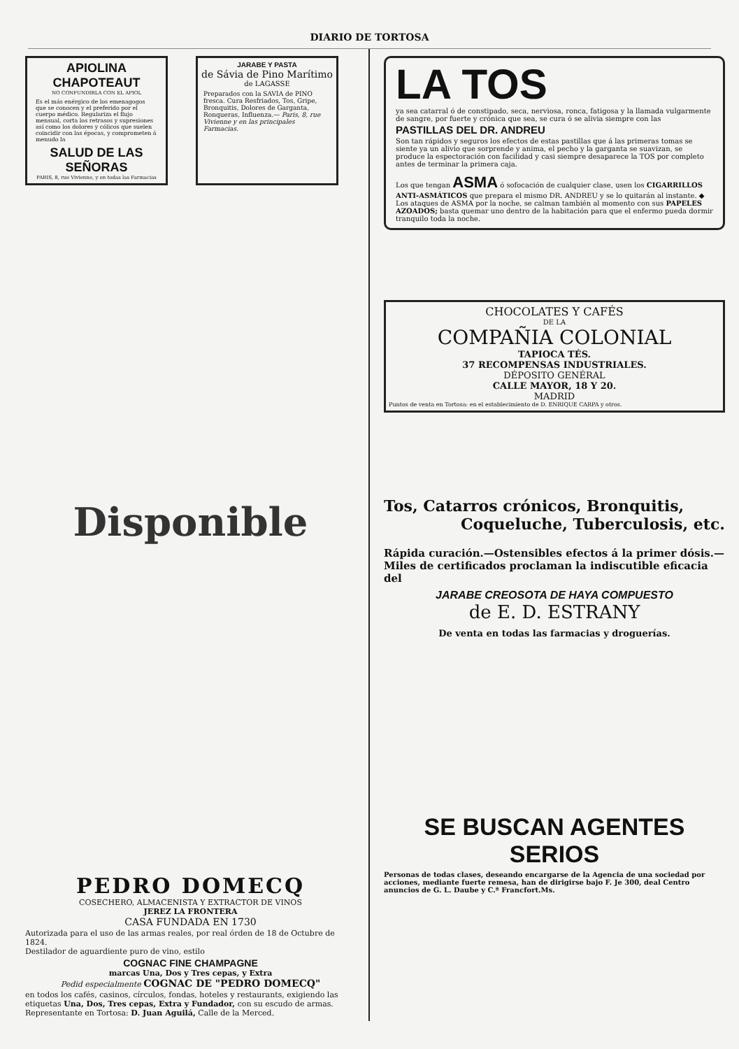DIARIO DE TORTOSA
APIOLINA CHAPOTEAUT
NO CONFUNDIRLA CON EL APIOL
Es el más enérgico de los emenagogos que se conocen y el preferido por el cuerpo médico. Regulariza el flujo mensual, corta los retrasos y supresiones así como los dolores y cólicos que suelen coincidir con las épocas, y comprometen á menudo la
SALUD DE LAS SEÑORAS
PARIS, 8, rue Vivienne, y en todas las Farmacias
JARABE Y PASTA
de Sávia de Pino Marítimo
de LAGASSE
Preparados con la SAVIA de PINO fresca. Cura Resfriados, Tos, Gripe, Bronquitis, Dolores de Garganta, Ronqueras, Influenza.— Paris, 8, rue Vivienne y en las principales Farmacias.
Disponible
PEDRO DOMECQ
COSECHERO, ALMACENISTA Y EXTRACTOR DE VINOS
JEREZ LA FRONTERA
CASA FUNDADA EN 1730
Autorizada para el uso de las armas reales, por real órden de 18 de Octubre de 1824.
Destilador de aguardiente puro de vino, estilo
COGNAC FINE CHAMPAGNE
marcas Una, Dos y Tres cepas, y Extra
Pedid especialmente COGNAC DE "PEDRO DOMECQ"
en todos los cafés, casinos, círculos, fondas, hoteles y restaurants, exigiendo las etiquetas Una, Dos, Tres cepas, Extra y Fundador, con su escudo de armas.
Representante en Tortosa: D. Juan Aguilá, Calle de la Merced.
LA TOS
ya sea catarral ó de constipado, seca, nerviosa, ronca, fatigosa y la llamada vulgarmente de sangre, por fuerte y crónica que sea, se cura ó se alivia siempre con las
PASTILLAS DEL DR. ANDREU
Son tan rápidos y seguros los efectos de estas pastillas que á las primeras tomas se siente ya un alivio que sorprende y anima, el pecho y la garganta se suavizan, se produce la espectoración con facilidad y casi siempre desaparece la TOS por completo antes de terminar la primera caja.
Los que tengan ASMA ó sofocación de cualquier clase, usen los CIGARRILLOS ANTI-ASMÁTICOS que prepara el mismo DR. ANDREU y se lo quitarán al instante. ◆ Los ataques de ASMA por la noche, se calman también al momento con sus PAPELES AZOADOS; basta quemar uno dentro de la habitación para que el enfermo pueda dormir tranquilo toda la noche.
CHOCOLATES Y CAFÉS
DE LA
COMPAÑIA COLONIAL
TAPIOCA TÉS.
37 RECOMPENSAS INDUSTRIALES.
DÉPOSITO GENÉRAL
CALLE MAYOR, 18 Y 20.
MADRID
Puntos de venta en Tortosa: en el establecimiento de D. ENRIQUE CARPA y otros.
Tos, Catarros crónicos, Bronquitis,
Coqueluche, Tuberculosis, etc.
Rápida curación.—Ostensibles efectos á la primer dósis.—Miles de certificados proclaman la indiscutible eficacia del
JARABE CREOSOTA DE HAYA COMPUESTO
de E. D. ESTRANY
De venta en todas las farmacias y droguerías.
SE BUSCAN AGENTES SERIOS
Personas de todas clases, deseando encargarse de la Agencia de una sociedad por acciones, mediante fuerte remesa, han de dirigirse bajo F. Je 300, deal Centro anuncios de G. L. Daube y C.ª Francfort.Ms.